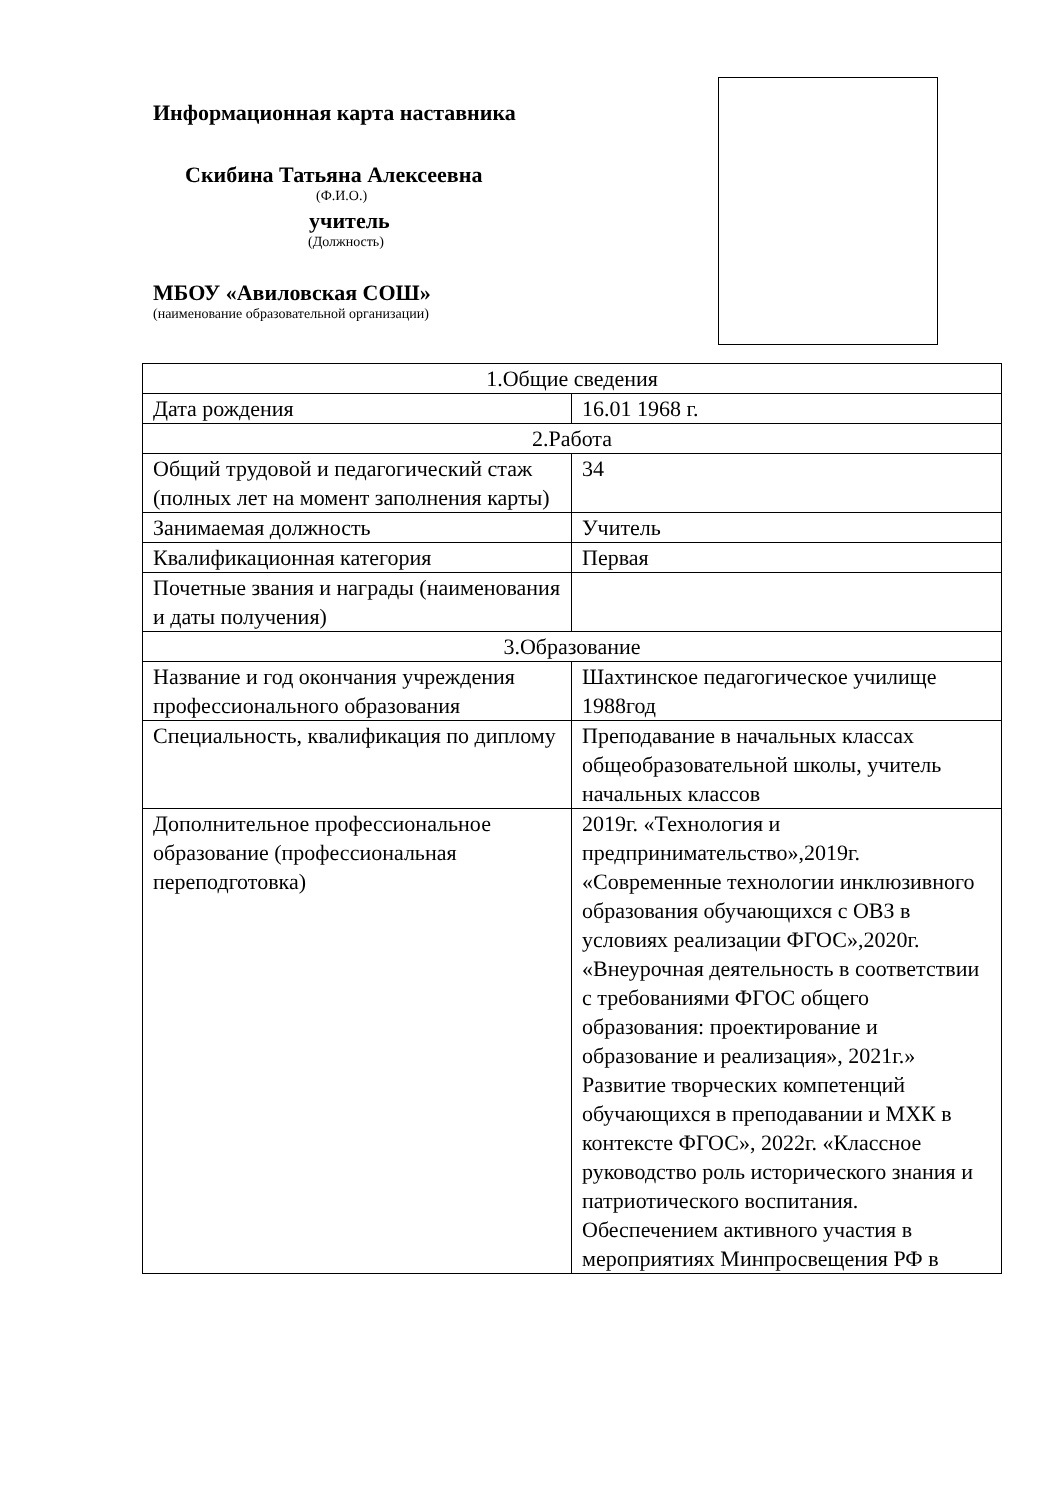Информационная карта наставника
Скибина Татьяна Алексеевна
(Ф.И.О.)
учитель
(Должность)
МБОУ «Авиловская СОШ»
(наименование образовательной организации)
| 1.Общие сведения | |
| Дата рождения | 16.01 1968 г. |
| 2.Работа | |
| Общий трудовой и педагогический стаж (полных лет на момент заполнения карты) | 34 |
| Занимаемая должность | Учитель |
| Квалификационная категория | Первая |
| Почетные звания и награды (наименования и даты получения) | |
| 3.Образование | |
| Название и год окончания учреждения профессионального образования | Шахтинское педагогическое училище 1988год |
| Специальность, квалификация по диплому | Преподавание в начальных классах общеобразовательной школы, учитель начальных классов |
| Дополнительное профессиональное образование (профессиональная переподготовка) | 2019г. «Технология и предпринимательство»,2019г. «Современные технологии инклюзивного образования обучающихся с ОВЗ в условиях реализации ФГОС»,2020г. «Внеурочная деятельность в соответствии с требованиями ФГОС общего образования: проектирование и образование и реализация», 2021г.» Развитие творческих компетенций обучающихся в преподавании и МХК в контексте ФГОС», 2022г. «Классное руководство роль исторического знания и патриотического воспитания. Обеспечением активного участия в мероприятиях Минпросвещения РФ в |